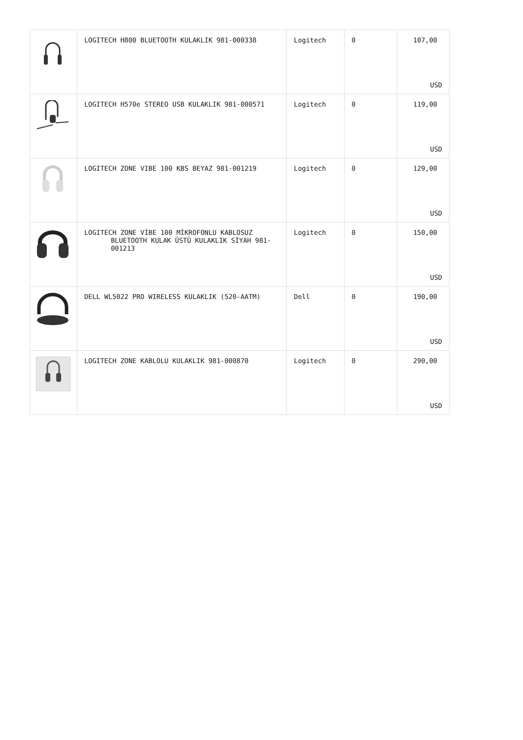| | LOGITECH H800 BLUETOOTH KULAKLIK 981-000338 | Logitech | 0 | 107,00 USD |
| | LOGITECH H570e STEREO USB KULAKLIK 981-000571 | Logitech | 0 | 119,00 USD |
| | LOGITECH ZONE VIBE 100 KBS BEYAZ 981-001219 | Logitech | 0 | 129,00 USD |
| | LOGITECH ZONE VİBE 100 MİKROFONLU KABLOSUZ BLUETOOTH KULAK ÜSTÜ KULAKLIK SİYAH 981-001213 | Logitech | 0 | 150,00 USD |
| | DELL WL5022 PRO WIRELESS KULAKLIK (520-AATM) | Dell | 0 | 190,00 USD |
| | LOGITECH ZONE KABLOLU KULAKLIK 981-000870 | Logitech | 0 | 290,00 USD |